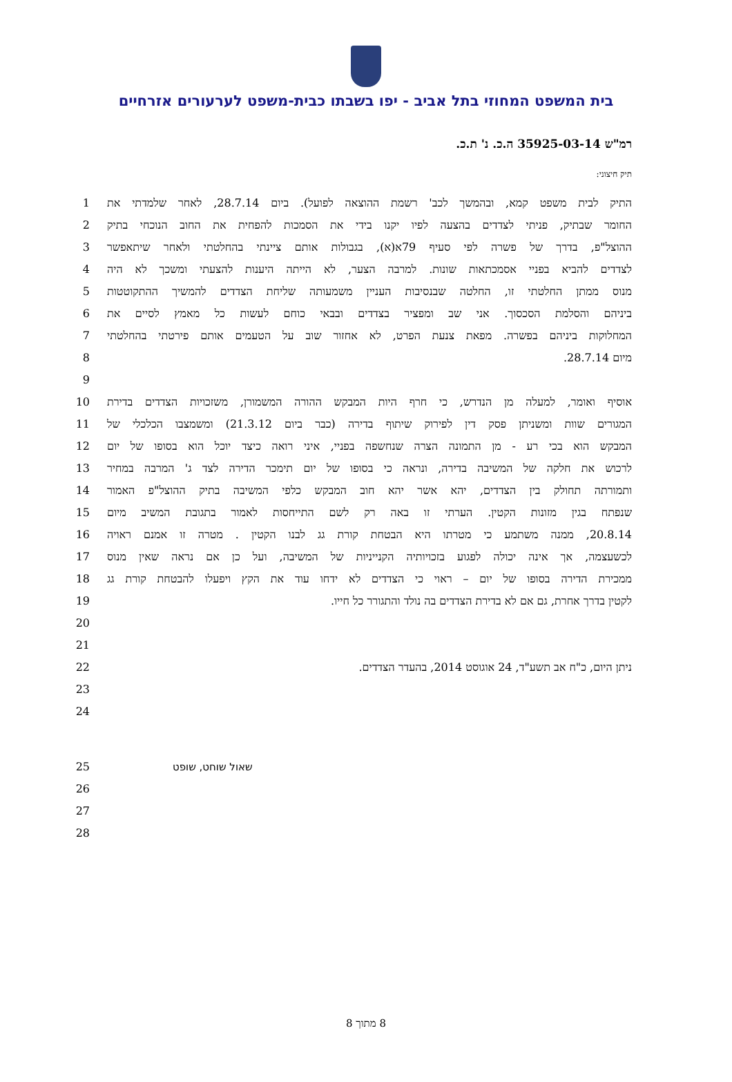בית המשפט המחוזי בתל אביב - יפו בשבתו כבית-משפט לערעורים אזרחיים
רמ"ש 35925-03-14 ה.כ. נ' ת.כ.
תיק חיצוני:
1 התיק לבית משפט קמא, ובהמשך לכב' רשמת ההוצאה לפועל). ביום 28.7.14, לאחר שלמדתי את
2 החומר שבתיק, פניתי לצדדים בהצעה לפיו יקנו בידי את הסמכות להפחית את החוב הנוכחי בתיק
3 ההוצל"פ, בדרך של פשרה לפי סעיף 79א(א), בגבולות אותם ציינתי בהחלטתי ולאחר שיתאפשר
4 לצדדים להביא בפניי אסמכתאות שונות. למרבה הצער, לא הייתה היענות להצעתי ומשכך לא היה
5 מנוס ממתן החלטתי זו, החלטה שבנסיבות העניין משמעותה שליחת הצדדים להמשיך ההתקוטטות
6 ביניהם והסלמת הסכסוך. אני שב ומפציר בצדדים ובבאי כוחם לעשות כל מאמץ לסיים את
7 המחלוקות ביניהם בפשרה. מפאת צנעת הפרט, לא אחזור שוב על הטעמים אותם פירטתי בהחלטתי
8 מיום 28.7.14.
9
10 אוסיף ואומר, למעלה מן הנדרש, כי חרף היות המבקש ההורה המשמורן, משזכויות הצדדים בדירת
11 המגורים שוות ומשניתן פסק דין לפירוק שיתוף בדירה (כבר ביום 21.3.12) ומשמצבו הכלכלי של
12 המבקש הוא בכי רע - מן התמונה הצרה שנחשפה בפניי, איני רואה כיצד יוכל הוא בסופו של יום
13 לרכוש את חלקה של המשיבה בדירה, ונראה כי בסופו של יום תימכר הדירה לצד ג' המרבה במחיר
14 ותמורתה תחולק בין הצדדים, יהא אשר יהא חוב המבקש כלפי המשיבה בתיק ההוצל"פ האמור
15 שנפתח בגין מזונות הקטין. הערתי זו באה רק לשם התייחסות לאמור בתגובת המשיב מיום
16 20.8.14, ממנה משתמע כי מטרתו היא הבטחת קורת גג לבנו הקטין . מטרה זו אמנם ראויה
17 לכשעצמה, אך אינה יכולה לפגוע בזכויותיה הקנייניות של המשיבה, ועל כן אם נראה שאין מנוס
18 ממכירת הדירה בסופו של יום – ראוי כי הצדדים לא ידחו עוד את הקץ ויפעלו להבטחת קורת גג
19 לקטין בדרך אחרת, גם אם לא בדירת הצדדים בה נולד והתגורר כל חייו.
20
21
22 ניתן היום, כ"ח אב תשע"ד, 24 אוגוסט 2014, בהעדר הצדדים.
23
24
25 שאול שוחט, שופט
26
27
28
8 מתוך 8